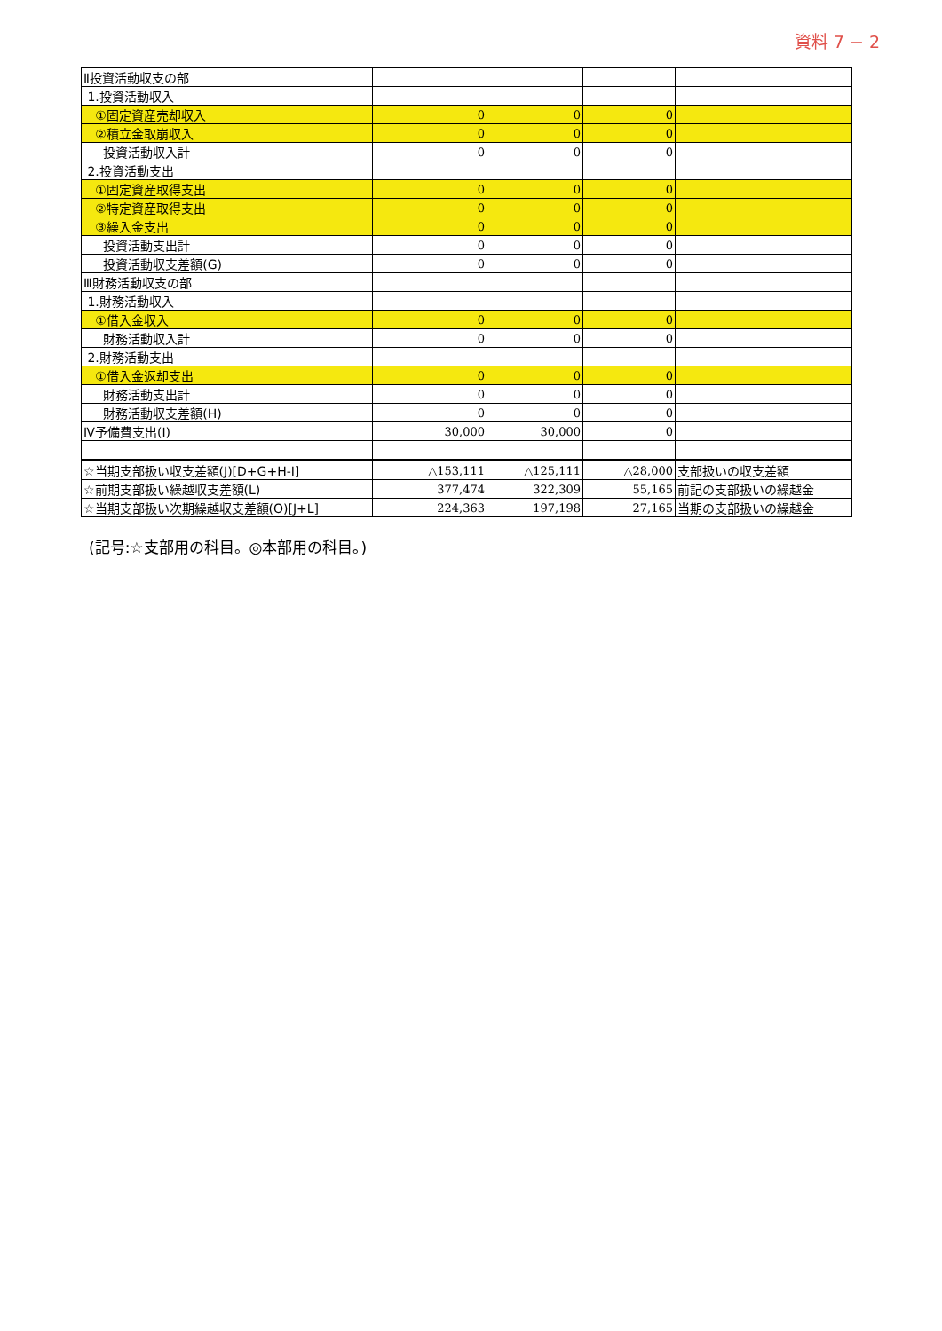資料 7 − 2
| Ⅱ投資活動収支の部 | | | | |
| 1.投資活動収入 | | | | |
| ①固定資産売却収入 | 0 | 0 | 0 | |
| ②積立金取崩収入 | 0 | 0 | 0 | |
| 投資活動収入計 | 0 | 0 | 0 | |
| 2.投資活動支出 | | | | |
| ①固定資産取得支出 | 0 | 0 | 0 | |
| ②特定資産取得支出 | 0 | 0 | 0 | |
| ③繰入金支出 | 0 | 0 | 0 | |
| 投資活動支出計 | 0 | 0 | 0 | |
| 投資活動収支差額(G) | 0 | 0 | 0 | |
| Ⅲ財務活動収支の部 | | | | |
| 1.財務活動収入 | | | | |
| ①借入金収入 | 0 | 0 | 0 | |
| 財務活動収入計 | 0 | 0 | 0 | |
| 2.財務活動支出 | | | | |
| ①借入金返却支出 | 0 | 0 | 0 | |
| 財務活動支出計 | 0 | 0 | 0 | |
| 財務活動収支差額(H) | 0 | 0 | 0 | |
| Ⅳ予備費支出(I) | 30,000 | 30,000 | 0 | |
| ☆当期支部扱い収支差額(J)[D+G+H-I] | △153,111 | △125,111 | △28,000 | 支部扱いの収支差額 |
| ☆前期支部扱い繰越収支差額(L) | 377,474 | 322,309 | 55,165 | 前記の支部扱いの繰越金 |
| ☆当期支部扱い次期繰越収支差額(O)[J+L] | 224,363 | 197,198 | 27,165 | 当期の支部扱いの繰越金 |
(記号:☆支部用の科目。◎本部用の科目。)